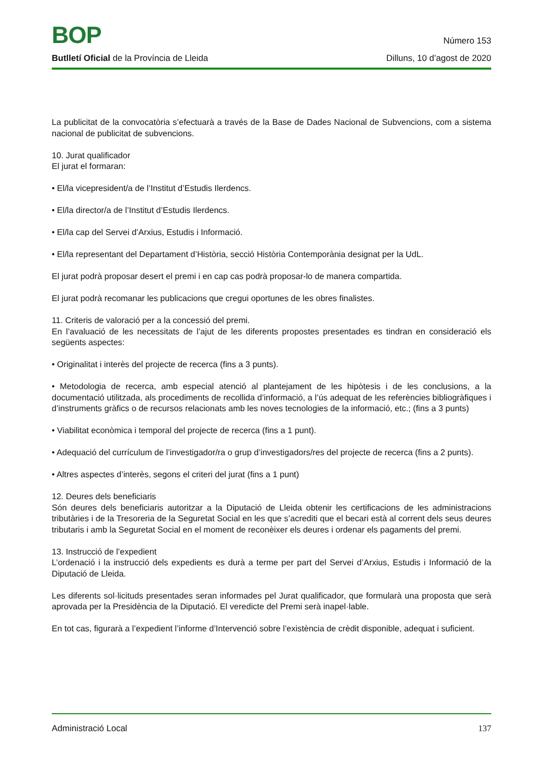BOP Número 153
Butlletí Oficial de la Província de Lleida Dilluns, 10 d’agost de 2020
La publicitat de la convocatòria s’efectuarà a través de la Base de Dades Nacional de Subvencions, com a sistema nacional de publicitat de subvencions.
10. Jurat qualificador
El jurat el formaran:
• El/la vicepresident/a de l’Institut d’Estudis Ilerdencs.
• El/la director/a de l’Institut d’Estudis Ilerdencs.
• El/la cap del Servei d’Arxius, Estudis i Informació.
• El/la representant del Departament d’Història, secció Història Contemporània designat per la UdL.
El jurat podrà proposar desert el premi i en cap cas podrà proposar-lo de manera compartida.
El jurat podrà recomanar les publicacions que cregui oportunes de les obres finalistes.
11. Criteris de valoració per a la concessió del premi.
En l’avaluació de les necessitats de l’ajut de les diferents propostes presentades es tindran en consideració els següents aspectes:
• Originalitat i interès del projecte de recerca (fins a 3 punts).
• Metodologia de recerca, amb especial atenció al plantejament de les hipòtesis i de les conclusions, a la documentació utilitzada, als procediments de recollida d’informació, a l’ús adequat de les referències bibliogràfiques i d’instruments gràfics o de recursos relacionats amb les noves tecnologies de la informació, etc.; (fins a 3 punts)
• Viabilitat econòmica i temporal del projecte de recerca (fins a 1 punt).
• Adequació del currículum de l’investigador/ra o grup d’investigadors/res del projecte de recerca (fins a 2 punts).
• Altres aspectes d’interès, segons el criteri del jurat (fins a 1 punt)
12. Deures dels beneficiaris
Són deures dels beneficiaris autoritzar a la Diputació de Lleida obtenir les certificacions de les administracions tributàries i de la Tresoreria de la Seguretat Social en les que s’acrediti que el becari està al corrent dels seus deures tributaris i amb la Seguretat Social en el moment de reconèixer els deures i ordenar els pagaments del premi.
13. Instrucció de l’expedient
L’ordenació i la instrucció dels expedients es durà a terme per part del Servei d’Arxius, Estudis i Informació de la Diputació de Lleida.
Les diferents sol·licituds presentades seran informades pel Jurat qualificador, que formularà una proposta que serà aprovada per la Presidència de la Diputació. El veredicte del Premi serà inapel·lable.
En tot cas, figurarà a l’expedient l’informe d’Intervenció sobre l’existència de crèdit disponible, adequat i suficient.
Administració Local 137